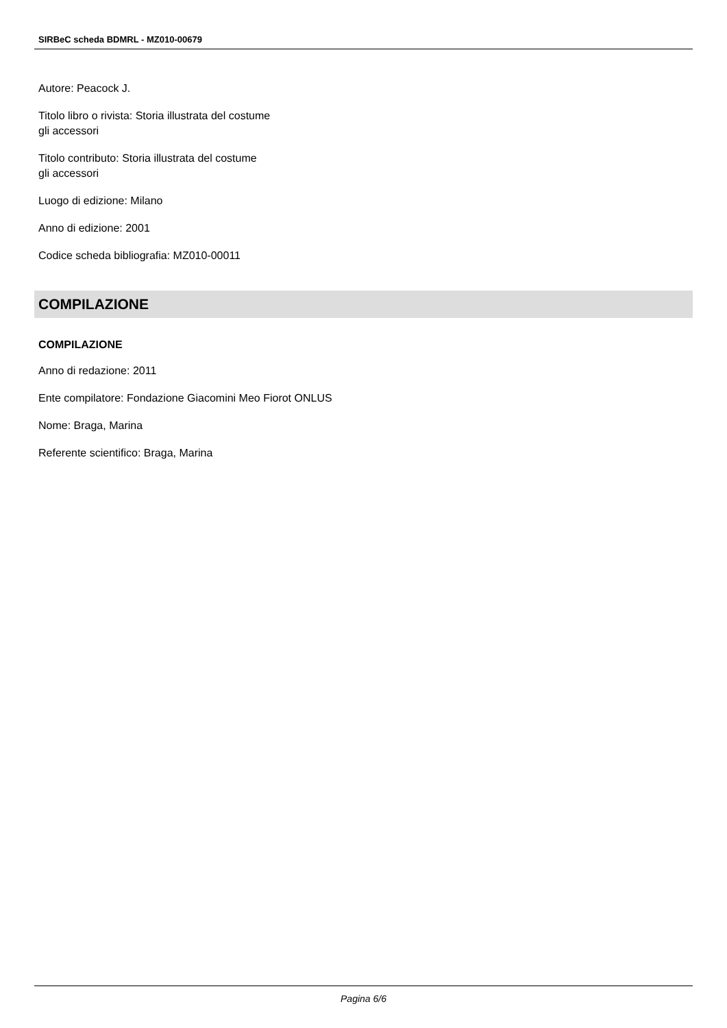SIRBeC scheda BDMRL - MZ010-00679
Autore: Peacock J.
Titolo libro o rivista: Storia illustrata del costume
gli accessori
Titolo contributo: Storia illustrata del costume
gli accessori
Luogo di edizione: Milano
Anno di edizione: 2001
Codice scheda bibliografia: MZ010-00011
COMPILAZIONE
COMPILAZIONE
Anno di redazione: 2011
Ente compilatore: Fondazione Giacomini Meo Fiorot ONLUS
Nome: Braga, Marina
Referente scientifico: Braga, Marina
Pagina 6/6